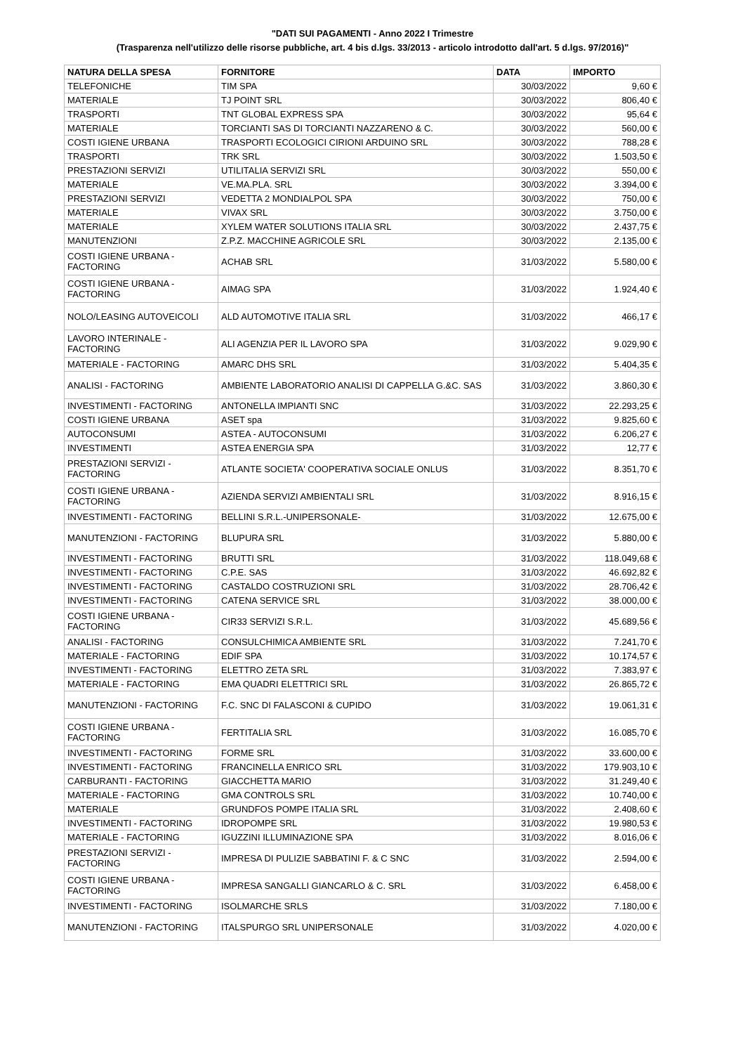"DATI SUI PAGAMENTI - Anno 2022 I Trimestre
(Trasparenza nell'utilizzo delle risorse pubbliche, art. 4 bis d.lgs. 33/2013 - articolo introdotto dall'art. 5 d.lgs. 97/2016)"
| NATURA DELLA SPESA | FORNITORE | DATA | IMPORTO |
| --- | --- | --- | --- |
| TELEFONICHE | TIM SPA | 30/03/2022 | 9,60 € |
| MATERIALE | TJ POINT SRL | 30/03/2022 | 806,40 € |
| TRASPORTI | TNT GLOBAL EXPRESS SPA | 30/03/2022 | 95,64 € |
| MATERIALE | TORCIANTI SAS DI TORCIANTI NAZZARENO & C. | 30/03/2022 | 560,00 € |
| COSTI IGIENE URBANA | TRASPORTI ECOLOGICI CIRIONI ARDUINO SRL | 30/03/2022 | 788,28 € |
| TRASPORTI | TRK SRL | 30/03/2022 | 1.503,50 € |
| PRESTAZIONI SERVIZI | UTILITALIA SERVIZI SRL | 30/03/2022 | 550,00 € |
| MATERIALE | VE.MA.PLA. SRL | 30/03/2022 | 3.394,00 € |
| PRESTAZIONI SERVIZI | VEDETTA 2 MONDIALPOL SPA | 30/03/2022 | 750,00 € |
| MATERIALE | VIVAX SRL | 30/03/2022 | 3.750,00 € |
| MATERIALE | XYLEM WATER SOLUTIONS ITALIA SRL | 30/03/2022 | 2.437,75 € |
| MANUTENZIONI | Z.P.Z. MACCHINE AGRICOLE SRL | 30/03/2022 | 2.135,00 € |
| COSTI IGIENE URBANA - FACTORING | ACHAB SRL | 31/03/2022 | 5.580,00 € |
| COSTI IGIENE URBANA - FACTORING | AIMAG SPA | 31/03/2022 | 1.924,40 € |
| NOLO/LEASING AUTOVEICOLI | ALD AUTOMOTIVE ITALIA SRL | 31/03/2022 | 466,17 € |
| LAVORO INTERINALE - FACTORING | ALI AGENZIA PER IL LAVORO SPA | 31/03/2022 | 9.029,90 € |
| MATERIALE - FACTORING | AMARC DHS SRL | 31/03/2022 | 5.404,35 € |
| ANALISI - FACTORING | AMBIENTE LABORATORIO ANALISI DI CAPPELLA G.&C. SAS | 31/03/2022 | 3.860,30 € |
| INVESTIMENTI - FACTORING | ANTONELLA IMPIANTI SNC | 31/03/2022 | 22.293,25 € |
| COSTI IGIENE URBANA | ASET spa | 31/03/2022 | 9.825,60 € |
| AUTOCONSUMI | ASTEA - AUTOCONSUMI | 31/03/2022 | 6.206,27 € |
| INVESTIMENTI | ASTEA ENERGIA SPA | 31/03/2022 | 12,77 € |
| PRESTAZIONI SERVIZI - FACTORING | ATLANTE SOCIETA' COOPERATIVA SOCIALE ONLUS | 31/03/2022 | 8.351,70 € |
| COSTI IGIENE URBANA - FACTORING | AZIENDA SERVIZI AMBIENTALI SRL | 31/03/2022 | 8.916,15 € |
| INVESTIMENTI - FACTORING | BELLINI S.R.L.-UNIPERSONALE- | 31/03/2022 | 12.675,00 € |
| MANUTENZIONI - FACTORING | BLUPURA SRL | 31/03/2022 | 5.880,00 € |
| INVESTIMENTI - FACTORING | BRUTTI SRL | 31/03/2022 | 118.049,68 € |
| INVESTIMENTI - FACTORING | C.P.E. SAS | 31/03/2022 | 46.692,82 € |
| INVESTIMENTI - FACTORING | CASTALDO COSTRUZIONI SRL | 31/03/2022 | 28.706,42 € |
| INVESTIMENTI - FACTORING | CATENA SERVICE SRL | 31/03/2022 | 38.000,00 € |
| COSTI IGIENE URBANA - FACTORING | CIR33 SERVIZI S.R.L. | 31/03/2022 | 45.689,56 € |
| ANALISI - FACTORING | CONSULCHIMICA AMBIENTE SRL | 31/03/2022 | 7.241,70 € |
| MATERIALE - FACTORING | EDIF SPA | 31/03/2022 | 10.174,57 € |
| INVESTIMENTI - FACTORING | ELETTRO ZETA SRL | 31/03/2022 | 7.383,97 € |
| MATERIALE - FACTORING | EMA QUADRI ELETTRICI SRL | 31/03/2022 | 26.865,72 € |
| MANUTENZIONI - FACTORING | F.C. SNC DI FALASCONI & CUPIDO | 31/03/2022 | 19.061,31 € |
| COSTI IGIENE URBANA - FACTORING | FERTITALIA SRL | 31/03/2022 | 16.085,70 € |
| INVESTIMENTI - FACTORING | FORME SRL | 31/03/2022 | 33.600,00 € |
| INVESTIMENTI - FACTORING | FRANCINELLA ENRICO SRL | 31/03/2022 | 179.903,10 € |
| CARBURANTI - FACTORING | GIACCHETTA MARIO | 31/03/2022 | 31.249,40 € |
| MATERIALE - FACTORING | GMA CONTROLS SRL | 31/03/2022 | 10.740,00 € |
| MATERIALE | GRUNDFOS POMPE ITALIA SRL | 31/03/2022 | 2.408,60 € |
| INVESTIMENTI - FACTORING | IDROPOMPE SRL | 31/03/2022 | 19.980,53 € |
| MATERIALE - FACTORING | IGUZZINI ILLUMINAZIONE SPA | 31/03/2022 | 8.016,06 € |
| PRESTAZIONI SERVIZI - FACTORING | IMPRESA DI PULIZIE SABBATINI F. & C SNC | 31/03/2022 | 2.594,00 € |
| COSTI IGIENE URBANA - FACTORING | IMPRESA SANGALLI GIANCARLO & C. SRL | 31/03/2022 | 6.458,00 € |
| INVESTIMENTI - FACTORING | ISOLMARCHE SRLS | 31/03/2022 | 7.180,00 € |
| MANUTENZIONI - FACTORING | ITALSPURGO SRL UNIPERSONALE | 31/03/2022 | 4.020,00 € |